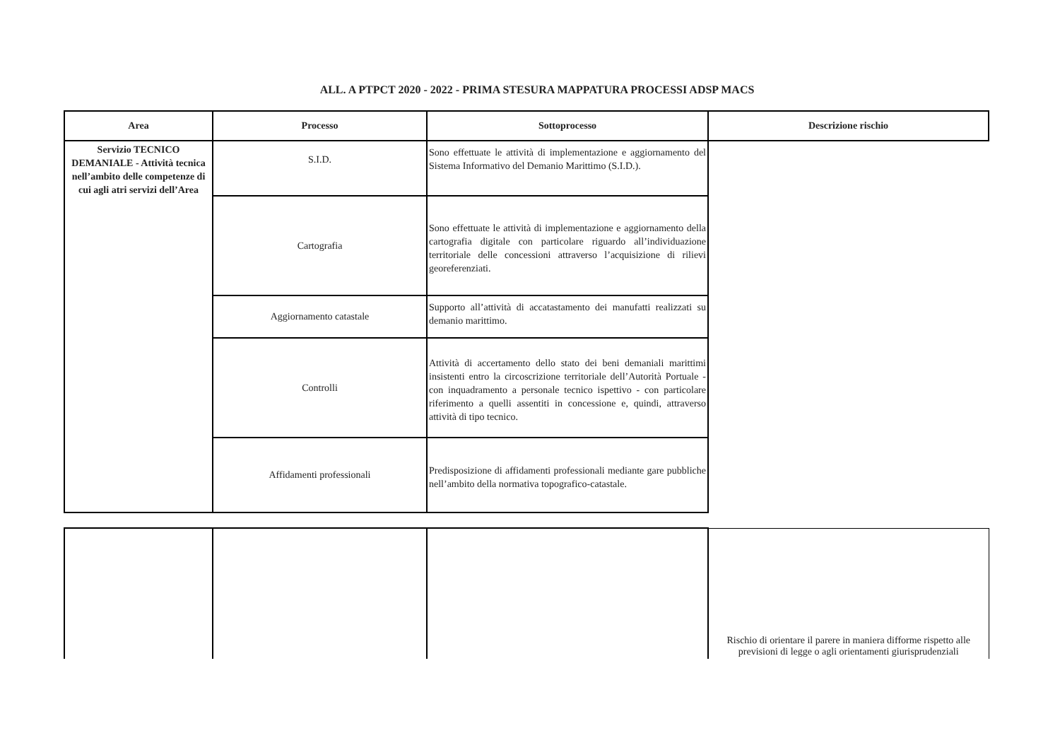ALL. A PTPCT 2020 - 2022 - PRIMA STESURA MAPPATURA PROCESSI ADSP MACS
| Area | Processo | Sottoprocesso | Descrizione rischio |
| --- | --- | --- | --- |
| Servizio TECNICO DEMANIALE - Attività tecnica nell’ambito delle competenze di cui agli atri servizi dell’Area | S.I.D. | Sono effettuate le attività di implementazione e aggiornamento del Sistema Informativo del Demanio Marittimo (S.I.D.). | |
| | Cartografia | Sono effettuate le attività di implementazione e aggiornamento della cartografia digitale con particolare riguardo all’individuazione territoriale delle concessioni attraverso l’acquisizione di rilievi georeferenziati. | |
| | Aggiornamento catastale | Supporto all’attività di accatastamento dei manufatti realizzati su demanio marittimo. | |
| | Controlli | Attività di accertamento dello stato dei beni demaniali marittimi insistenti entro la circoscrizione territoriale dell’Autorità Portuale - con inquadramento a personale tecnico ispettivo - con particolare riferimento a quelli assentiti in concessione e, quindi, attraverso attività di tipo tecnico. | |
| | Affidamenti professionali | Predisposizione di affidamenti professionali mediante gare pubbliche nell’ambito della normativa topografico-catastale. | |
| | | | Rischio di orientare il parere in maniera difforme rispetto alle previsioni di legge o agli orientamenti giurisprudenziali |